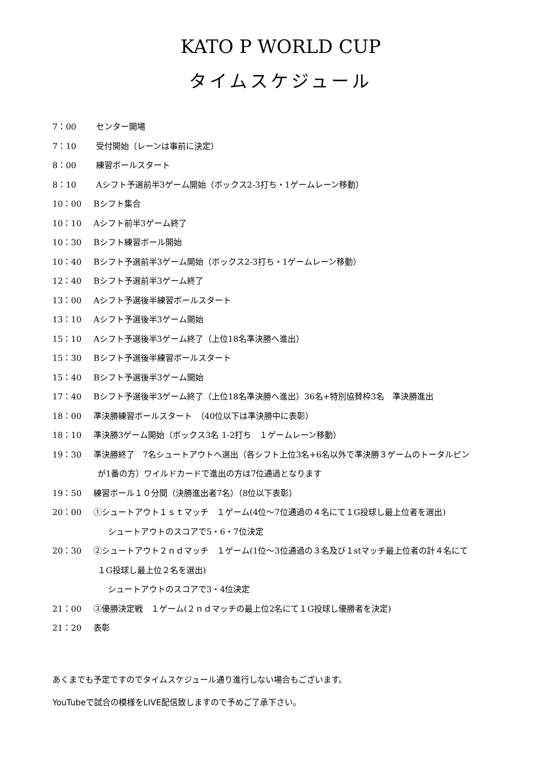KATO P WORLD CUP
タイムスケジュール
7：00 センター開場
7：10 受付開始（レーンは事前に決定）
8：00 練習ボールスタート
8：10 Aシフト予選前半3ゲーム開始（ボックス2-3打ち・1ゲームレーン移動）
10：00 Bシフト集合
10：10 Aシフト前半3ゲーム終了
10：30 Bシフト練習ボール開始
10：40 Bシフト予選前半3ゲーム開始（ボックス2-3打ち・1ゲームレーン移動）
12：40 Bシフト予選前半3ゲーム終了
13：00 Aシフト予選後半練習ボールスタート
13：10 Aシフト予選後半3ゲーム開始
15：10 Aシフト予選後半3ゲーム終了（上位18名準決勝へ進出）
15：30 Bシフト予選後半練習ボールスタート
15：40 Bシフト予選後半3ゲーム開始
17：40 Bシフト予選後半3ゲーム終了（上位18名準決勝へ進出）36名+特別協賛枠3名　準決勝進出
18：00 準決勝練習ボールスタート　（40位以下は準決勝中に表彰）
18：10 準決勝3ゲーム開始（ボックス3名 1-2打ち　１ゲームレーン移動）
19：30 準決勝終了　7名シュートアウトへ選出（各シフト上位3名+6名以外で準決勝３ゲームのトータルピン
が1番の方）ワイルドカードで進出の方は7位通過となります
19：50 練習ボール１０分間（決勝進出者7名）（8位以下表彰）
20：00 ①シュートアウト１ｓｔマッチ　１ゲーム(4位～7位通過の４名にて１G投球し最上位者を選出)
シュートアウトのスコアで5・6・7位決定
20：30 ②シュートアウト２ｎｄマッチ　１ゲーム(1位～3位通過の３名及び１stマッチ最上位者の計４名にて
１G投球し最上位２名を選出)
シュートアウトのスコアで3・4位決定
21：00 ③優勝決定戦　１ゲーム(２ｎｄマッチの最上位2名にて１G投球し優勝者を決定)
21：20 表彰
あくまでも予定ですのでタイムスケジュール通り進行しない場合もございます。
YouTubeで試合の模様をLIVE配信致しますので予めご了承下さい。